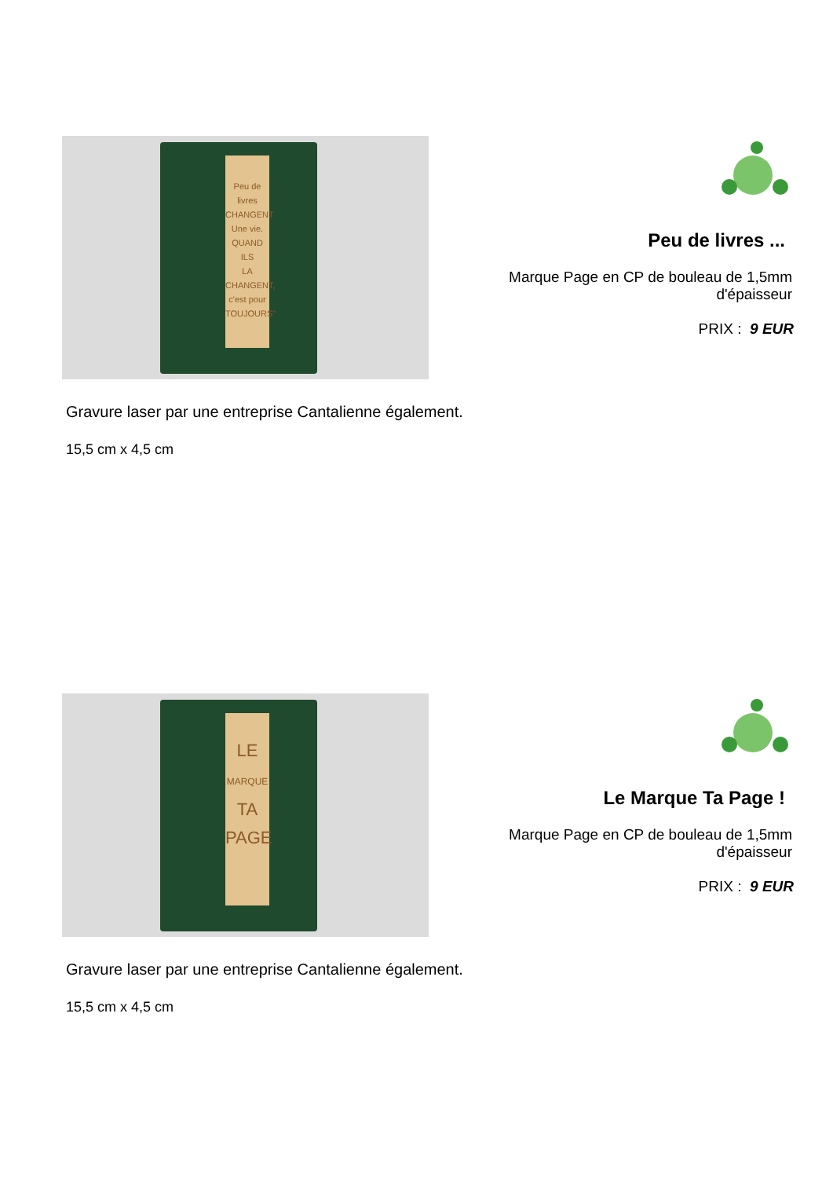Peu de livres
CHANGENT
Une vie.
QUAND ILS
LA CHANGENT,
c'est pour
TOUJOURS"
Peu de livres ...
Marque Page en CP de bouleau de 1,5mm
d'épaisseur
PRIX : 9 EUR
Gravure laser par une entreprise Cantalienne également.
15,5 cm x 4,5 cm
LE
MARQUE
TA
PAGE
Le Marque Ta Page !
Marque Page en CP de bouleau de 1,5mm
d'épaisseur
PRIX : 9 EUR
Gravure laser par une entreprise Cantalienne également.
15,5 cm x 4,5 cm